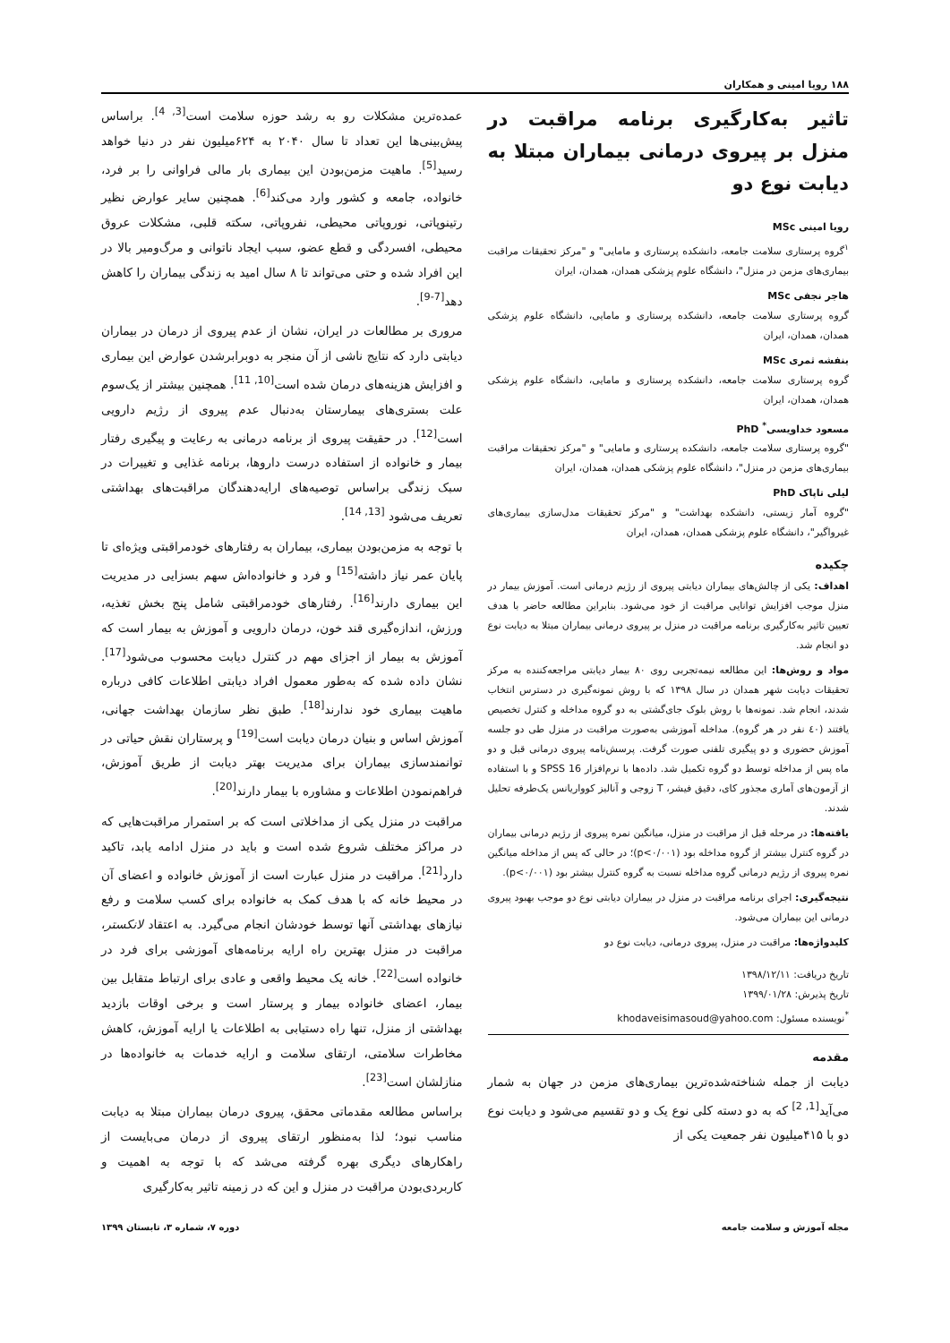۱۸۸ رویا امینی و همکاران
تاثیر به‌کارگیری برنامه مراقبت در منزل بر پیروی درمانی بیماران مبتلا به دیابت نوع دو
رویا امینی MSc
<sup>۱</sup> گروه پرستاری سلامت جامعه، دانشکده پرستاری و مامایی" و "مرکز تحقیقات مراقبت بیماری‌های مزمن در منزل"، دانشگاه علوم پزشکی همدان، همدان، ایران
هاجر نجفی MSc
گروه پرستاری سلامت جامعه، دانشکده پرستاری و مامایی، دانشگاه علوم پزشکی همدان، همدان، ایران
بنفشه ثمری MSc
گروه پرستاری سلامت جامعه، دانشکده پرستاری و مامایی، دانشگاه علوم پزشکی همدان، همدان، ایران
مسعود خداویسی<sup>*</sup> PhD
"گروه پرستاری سلامت جامعه، دانشکده پرستاری و مامایی" و "مرکز تحقیقات مراقبت بیماری‌های مزمن در منزل"، دانشگاه علوم پزشکی همدان، همدان، ایران
لیلی تاپاک PhD
"گروه آمار زیستی، دانشکده بهداشت" و "مرکز تحقیقات مدل‌سازی بیماری‌های غیرواگیر"، دانشگاه علوم پزشکی همدان، همدان، ایران
چکیده
اهداف: یکی از چالش‌های بیماران دیابتی پیروی از رژیم درمانی است. آموزش بیمار در منزل موجب افزایش توانایی مراقبت از خود می‌شود. بنابراین مطالعه حاضر با هدف تعیین تاثیر به‌کارگیری برنامه مراقبت در منزل بر پیروی درمانی بیماران مبتلا به دیابت نوع دو انجام شد.
مواد و روش‌ها: این مطالعه نیمه‌تجربی روی ۸۰ بیمار دیابتی مراجعه‌کننده به مرکز تحقیقات دیابت شهر همدان در سال ۱۳۹۸ که با روش نمونه‌گیری در دسترس انتخاب شدند، انجام شد. نمونه‌ها با روش بلوک جای‌گشتی به دو گروه مداخله و کنترل تخصیص یافتند (٤٠ نفر در هر گروه). مداخله آموزشی به‌صورت مراقبت در منزل طی دو جلسه آموزش حضوری و دو پیگیری تلفنی صورت گرفت. پرسش‌نامه پیروی درمانی قبل و دو ماه پس از مداخله توسط دو گروه تکمیل شد. داده‌ها با نرم‌افزار SPSS 16 و با استفاده از آزمون‌های آماری مجذور کای، دقیق فیشر، T زوجی و آنالیز کوواریانس یک‌طرفه تحلیل شدند.
یافته‌ها: در مرحله قبل از مراقبت در منزل، میانگین نمره پیروی از رژیم درمانی بیماران در گروه کنترل بیشتر از گروه مداخله بود (p<۰/۰۰۱)؛ در حالی که پس از مداخله میانگین نمره پیروی از رژیم درمانی گروه مداخله نسبت به گروه کنترل بیشتر بود (p<۰/۰۰۱).
نتیجه‌گیری: اجرای برنامه مراقبت در منزل در بیماران دیابتی نوع دو موجب بهبود پیروی درمانی این بیماران می‌شود.
کلیدواژه‌ها: مراقبت در منزل، پیروی درمانی، دیابت نوع دو
تاریخ دریافت: ۱۳۹۸/۱۲/۱۱
تاریخ پذیرش: ۱۳۹۹/۰۱/۲۸
<sup>*</sup> نویسنده مسئول: khodaveisimasoud@yahoo.com
مقدمه
دیابت از جمله شناخته‌شده‌ترین بیماری‌های مزمن در جهان به شمار می‌آید<sup>[1, 2]</sup> که به دو دسته کلی نوع یک و دو تقسیم می‌شود و دیابت نوع دو با ۴۱۵میلیون نفر جمعیت یکی از
عمده‌ترین مشکلات رو به رشد حوزه سلامت است<sup>[3, 4]</sup>. براساس پیش‌بینی‌ها این تعداد تا سال ۲۰۴۰ به ۶۲۴میلیون نفر در دنیا خواهد رسید<sup>[5]</sup>. ماهیت مزمن‌بودن این بیماری بار مالی فراوانی را بر فرد، خانواده، جامعه و کشور وارد می‌کند<sup>[6]</sup>. همچنین سایر عوارض نظیر رتینوپاتی، نوروپاتی محیطی، نفروپاتی، سکته قلبی، مشکلات عروق محیطی، افسردگی و قطع عضو، سبب ایجاد ناتوانی و مرگ‌ومیر بالا در این افراد شده و حتی می‌تواند تا ۸ سال امید به زندگی بیماران را کاهش دهد<sup>[7-9]</sup>.
مروری بر مطالعات در ایران، نشان از عدم پیروی از درمان در بیماران دیابتی دارد که نتایج ناشی از آن منجر به دوبرابرشدن عوارض این بیماری و افزایش هزینه‌های درمان شده است<sup>[10, 11]</sup>. همچنین بیشتر از یک‌سوم علت بستری‌های بیمارستان به‌دنبال عدم پیروی از رژیم دارویی است<sup>[12]</sup>. در حقیقت پیروی از برنامه درمانی به رعایت و پیگیری رفتار بیمار و خانواده از استفاده درست داروها، برنامه غذایی و تغییرات در سبک زندگی براساس توصیه‌های ارایه‌دهندگان مراقبت‌های بهداشتی تعریف می‌شود <sup>[13, 14]</sup>.
با توجه به مزمن‌بودن بیماری، بیماران به رفتارهای خودمراقبتی ویژه‌ای تا پایان عمر نیاز داشته<sup>[15]</sup> و فرد و خانواده‌اش سهم بسزایی در مدیریت این بیماری دارند<sup>[16]</sup>. رفتارهای خودمراقبتی شامل پنج بخش تغذیه، ورزش، اندازه‌گیری قند خون، درمان دارویی و آموزش به بیمار است که آموزش به بیمار از اجزای مهم در کنترل دیابت محسوب می‌شود<sup>[17]</sup>. نشان داده شده که به‌طور معمول افراد دیابتی اطلاعات کافی درباره ماهیت بیماری خود ندارند<sup>[18]</sup>. طبق نظر سازمان بهداشت جهانی، آموزش اساس و بنیان درمان دیابت است<sup>[19]</sup> و پرستاران نقش حیاتی در توانمندسازی بیماران برای مدیریت بهتر دیابت از طریق آموزش، فراهم‌نمودن اطلاعات و مشاوره با بیمار دارند<sup>[20]</sup>.
مراقبت در منزل یکی از مداخلاتی است که بر استمرار مراقبت‌هایی که در مراکز مختلف شروع شده است و باید در منزل ادامه یابد، تاکید دارد<sup>[21]</sup>. مراقبت در منزل عبارت است از آموزش خانواده و اعضای آن در محیط خانه که با هدف کمک به خانواده برای کسب سلامت و رفع نیازهای بهداشتی آنها توسط خودشان انجام می‌گیرد. به اعتقاد لانکستر، مراقبت در منزل بهترین راه ارایه برنامه‌های آموزشی برای فرد در خانواده است<sup>[22]</sup>. خانه یک محیط واقعی و عادی برای ارتباط متقابل بین بیمار، اعضای خانواده بیمار و پرستار است و برخی اوقات بازدید بهداشتی از منزل، تنها راه دستیابی به اطلاعات یا ارایه آموزش، کاهش مخاطرات سلامتی، ارتقای سلامت و ارایه خدمات به خانواده‌ها در منازلشان است<sup>[23]</sup>.
براساس مطالعه مقدماتی محقق، پیروی درمان بیماران مبتلا به دیابت مناسب نبود؛ لذا به‌منظور ارتقای پیروی از درمان می‌بایست از راهکارهای دیگری بهره گرفته می‌شد که با توجه به اهمیت و کاربردی‌بودن مراقبت در منزل و این که در زمینه تاثیر به‌کارگیری
مجله آموزش و سلامت جامعه دوره ۷، شماره ۳، تابستان ۱۳۹۹